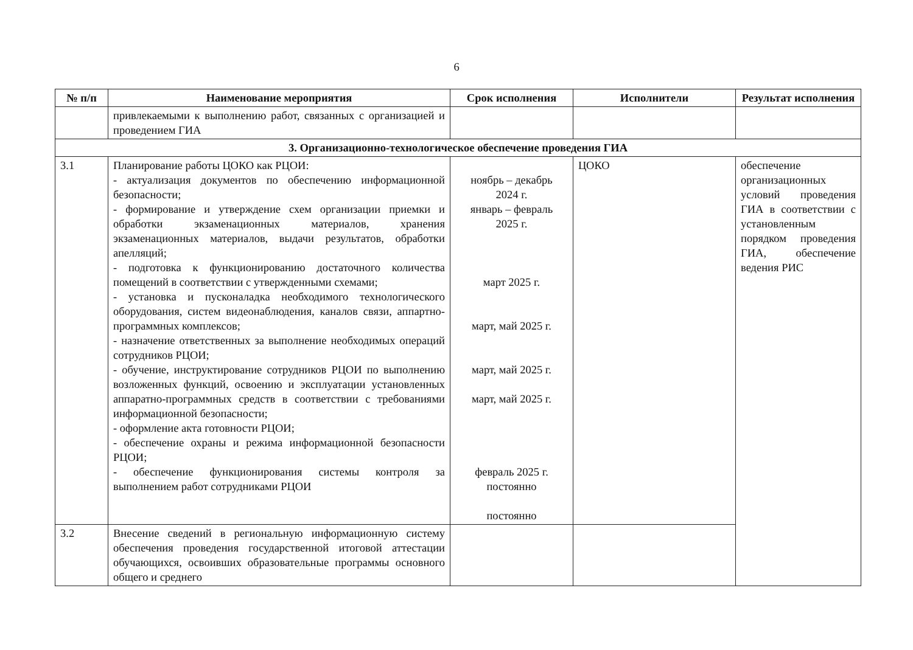6
| № п/п | Наименование мероприятия | Срок исполнения | Исполнители | Результат исполнения |
| --- | --- | --- | --- | --- |
| | привлекаемыми к выполнению работ, связанных с организацией и проведением ГИА | | | |
| 3. Организационно-технологическое обеспечение проведения ГИА | | | | |
| 3.1 | Планирование работы ЦОКО как РЦОИ: - актуализация документов по обеспечению информационной безопасности; - формирование и утверждение схем организации приемки и обработки экзаменационных материалов, хранения экзаменационных материалов, выдачи результатов, обработки апелляций; - подготовка к функционированию достаточного количества помещений в соответствии с утвержденными схемами; - установка и пусконаладка необходимого технологического оборудования, систем видеонаблюдения, каналов связи, аппартно-программных комплексов; - назначение ответственных за выполнение необходимых операций сотрудников РЦОИ; - обучение, инструктирование сотрудников РЦОИ по выполнению возложенных функций, освоению и эксплуатации установленных аппаратно-программных средств в соответствии с требованиями информационной безопасности; - оформление акта готовности РЦОИ; - обеспечение охраны и режима информационной безопасности РЦОИ; - обеспечение функционирования системы контроля за выполнением работ сотрудниками РЦОИ | ноябрь – декабрь 2024 г. январь – февраль 2025 г. март 2025 г. март, май 2025 г. март, май 2025 г. март, май 2025 г. февраль 2025 г. постоянно постоянно | ЦОКО | обеспечение организационных условий проведения ГИА в соответствии с установленным порядком проведения ГИА, обеспечение ведения РИС |
| 3.2 | Внесение сведений в региональную информационную систему обеспечения проведения государственной итоговой аттестации обучающихся, освоивших образовательные программы основного общего и среднего | | | |